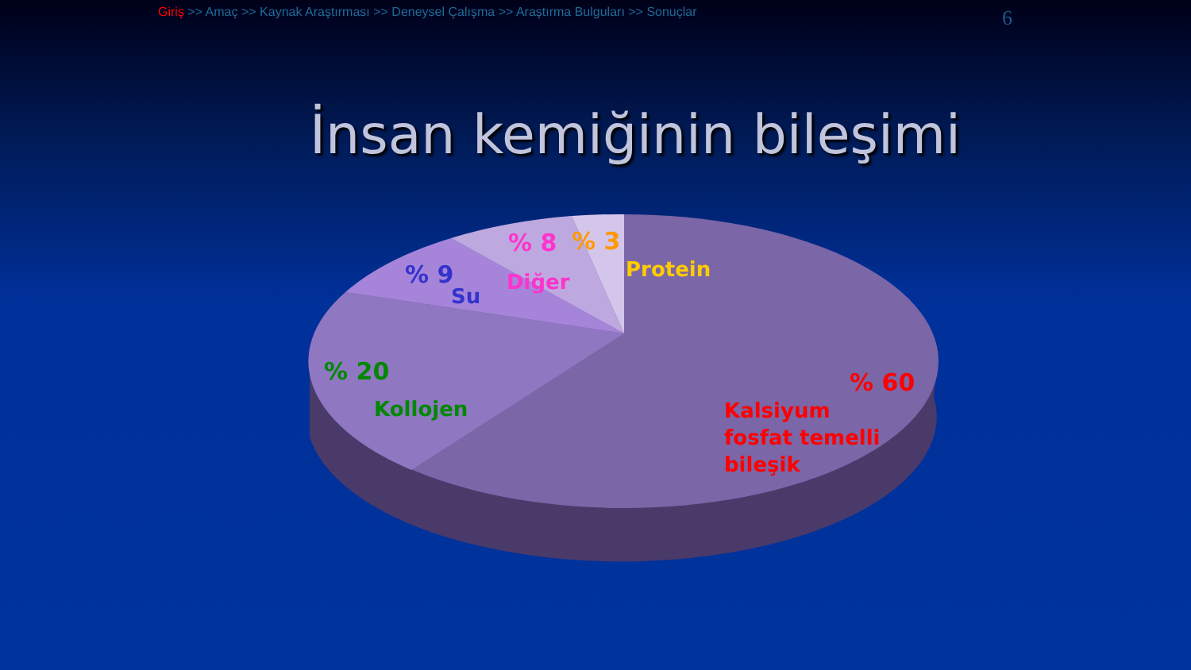Giriş >> Amaç >> Kaynak Araştırması >> Deneysel Çalışma >> Araştırma Bulguları >> Sonuçlar 6
İnsan kemiğinin bileşimi
% 8 % 3
Protein
% 9
Su
Diğer
% 20
Kollojen
% 60
Kalsiyum
fosfat temelli
bileşik